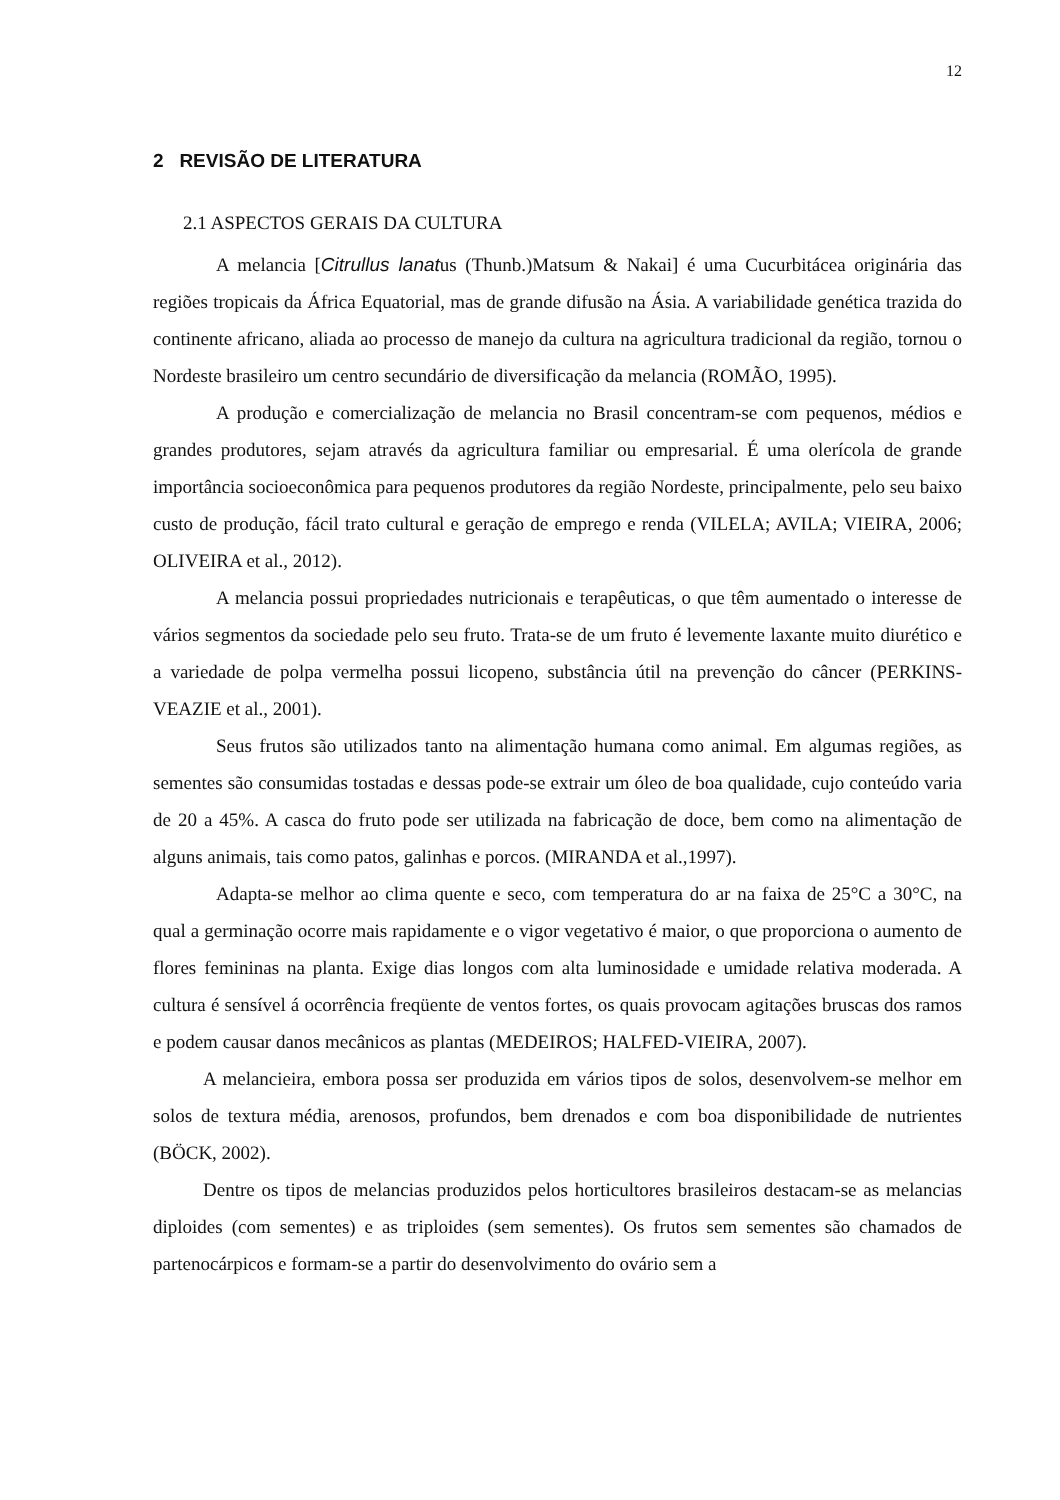12
2 REVISÃO DE LITERATURA
2.1 ASPECTOS GERAIS DA CULTURA
A melancia [Citrullus lanatus (Thunb.)Matsum & Nakai] é uma Cucurbitácea originária das regiões tropicais da África Equatorial, mas de grande difusão na Ásia. A variabilidade genética trazida do continente africano, aliada ao processo de manejo da cultura na agricultura tradicional da região, tornou o Nordeste brasileiro um centro secundário de diversificação da melancia (ROMÃO, 1995).
A produção e comercialização de melancia no Brasil concentram-se com pequenos, médios e grandes produtores, sejam através da agricultura familiar ou empresarial. É uma olerícola de grande importância socioeconômica para pequenos produtores da região Nordeste, principalmente, pelo seu baixo custo de produção, fácil trato cultural e geração de emprego e renda (VILELA; AVILA; VIEIRA, 2006; OLIVEIRA et al., 2012).
A melancia possui propriedades nutricionais e terapêuticas, o que têm aumentado o interesse de vários segmentos da sociedade pelo seu fruto. Trata-se de um fruto é levemente laxante muito diurético e a variedade de polpa vermelha possui licopeno, substância útil na prevenção do câncer (PERKINS-VEAZIE et al., 2001).
Seus frutos são utilizados tanto na alimentação humana como animal. Em algumas regiões, as sementes são consumidas tostadas e dessas pode-se extrair um óleo de boa qualidade, cujo conteúdo varia de 20 a 45%. A casca do fruto pode ser utilizada na fabricação de doce, bem como na alimentação de alguns animais, tais como patos, galinhas e porcos. (MIRANDA et al.,1997).
Adapta-se melhor ao clima quente e seco, com temperatura do ar na faixa de 25°C a 30°C, na qual a germinação ocorre mais rapidamente e o vigor vegetativo é maior, o que proporciona o aumento de flores femininas na planta. Exige dias longos com alta luminosidade e umidade relativa moderada. A cultura é sensível á ocorrência freqüente de ventos fortes, os quais provocam agitações bruscas dos ramos e podem causar danos mecânicos as plantas (MEDEIROS; HALFED-VIEIRA, 2007).
A melancieira, embora possa ser produzida em vários tipos de solos, desenvolvem-se melhor em solos de textura média, arenosos, profundos, bem drenados e com boa disponibilidade de nutrientes (BÖCK, 2002).
Dentre os tipos de melancias produzidos pelos horticultores brasileiros destacam-se as melancias diploides (com sementes) e as triploides (sem sementes). Os frutos sem sementes são chamados de partenocárpicos e formam-se a partir do desenvolvimento do ovário sem a